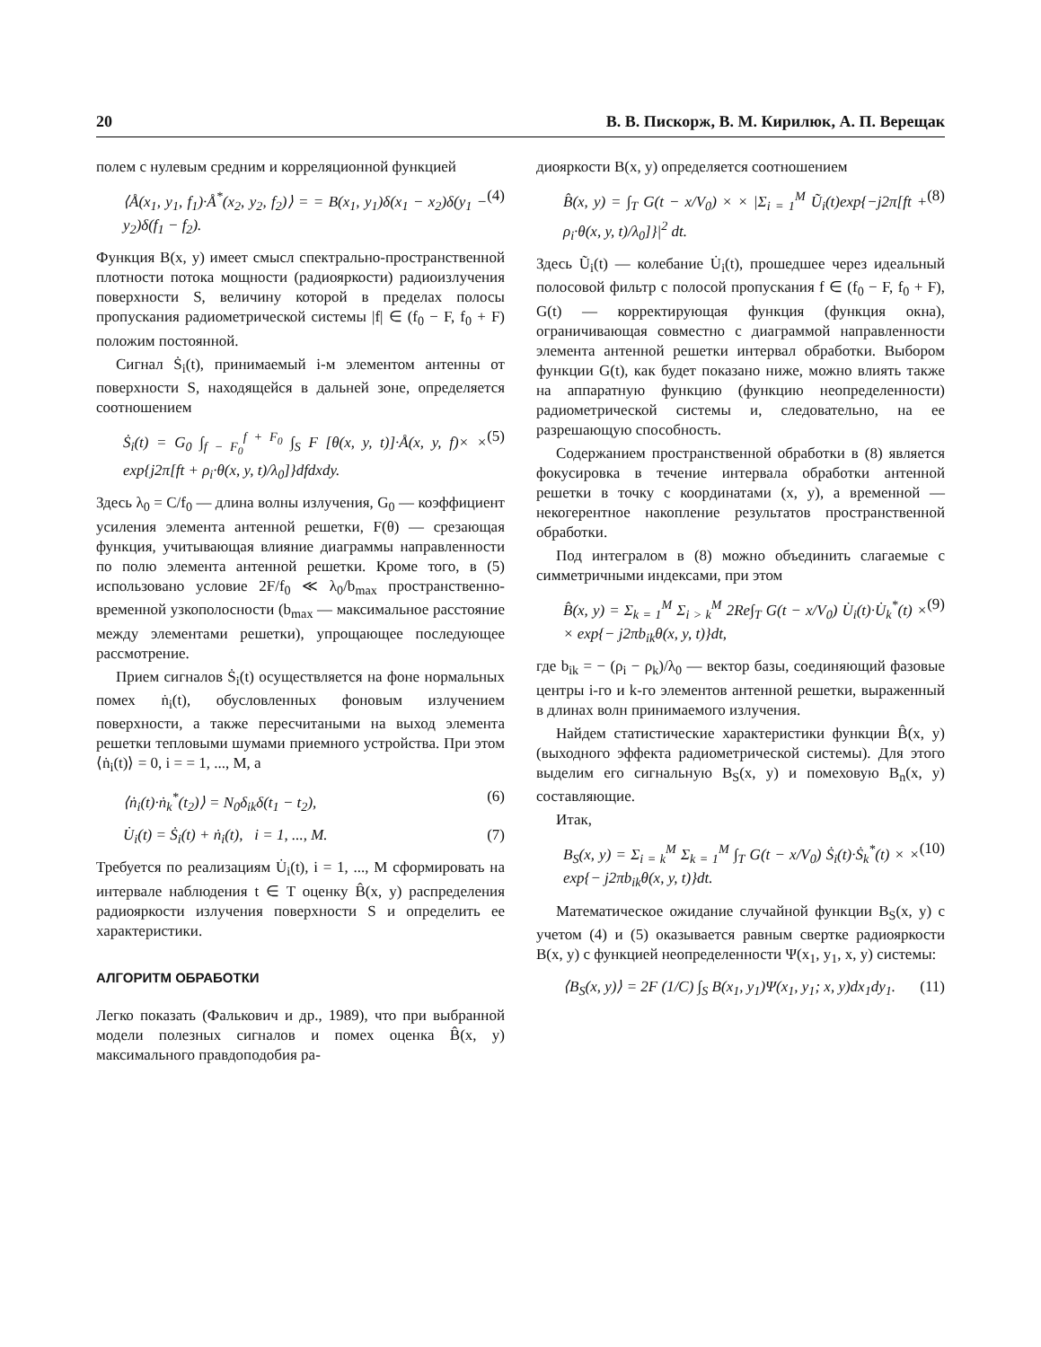20 В. В. Пискорж, В. М. Кирилюк, А. П. Верещак
полем с нулевым средним и корреляционной функцией
⟨Å(x<sub>1</sub>, y<sub>1</sub>, f<sub>1</sub>)·Å<sup>*</sup>(x<sub>2</sub>, y<sub>2</sub>, f<sub>2</sub>)⟩ = = B(x<sub>1</sub>, y<sub>1</sub>)δ(x<sub>1</sub> − x<sub>2</sub>)δ(y<sub>1</sub> − y<sub>2</sub>)δ(f<sub>1</sub> − f<sub>2</sub>). (4)
Функция B(x, y) имеет смысл спектрально-пространственной плотности потока мощности (радиояркости) радиоизлучения поверхности S, величину которой в пределах полосы пропускания радиометрической системы |f| ∈ (f<sub>0</sub> − F, f<sub>0</sub> + F) положим постоянной.
Сигнал Ṡ<sub>i</sub>(t), принимаемый i-м элементом антенны от поверхности S, находящейся в дальней зоне, определяется соотношением
Ṡ<sub>i</sub>(t) = G<sub>0</sub> ∫<sub>f − F<sub>0</sub></sub><sup>f + F<sub>0</sub></sup> ∫<sub>S</sub> F [θ(x, y, t)]·Å(x, y, f)× × exp{j2π[ft + ρ<sub>i</sub>·θ(x, y, t)/λ<sub>0</sub>]}dfdxdy. (5)
Здесь λ<sub>0</sub> = C/f<sub>0</sub> — длина волны излучения, G<sub>0</sub> — коэффициент усиления элемента антенной решетки, F(θ) — срезающая функция, учитывающая влияние диаграммы направленности по полю элемента антенной решетки. Кроме того, в (5) использовано условие 2F/f<sub>0</sub> ≪ λ<sub>0</sub>/b<sub>max</sub> пространственно-временной узкополосности (b<sub>max</sub> — максимальное расстояние между элементами решетки), упрощающее последующее рассмотрение.
Прием сигналов Ṡ<sub>i</sub>(t) осуществляется на фоне нормальных помех ṅ<sub>i</sub>(t), обусловленных фоновым излучением поверхности, а также пересчитаными на выход элемента решетки тепловыми шумами приемного устройства. При этом ⟨ṅ<sub>i</sub>(t)⟩ = 0, i = = 1, ..., M, а
⟨ṅ<sub>i</sub>(t)·ṅ<sub>k</sub><sup>*</sup>(t<sub>2</sub>)⟩ = N<sub>0</sub>δ<sub>ik</sub>δ(t<sub>1</sub> − t<sub>2</sub>), (6)
U̇<sub>i</sub>(t) = Ṡ<sub>i</sub>(t) + ṅ<sub>i</sub>(t), i = 1, ..., M. (7)
Требуется по реализациям U̇<sub>i</sub>(t), i = 1, ..., M сформировать на интервале наблюдения t ∈ T оценку B̂(x, y) распределения радиояркости излучения поверхности S и определить ее характеристики.
АЛГОРИТМ ОБРАБОТКИ
Легко показать (Фалькович и др., 1989), что при выбранной модели полезных сигналов и помех оценка B̂(x, y) максимального правдоподобия ра-
диояркости B(x, y) определяется соотношением
B̂(x, y) = ∫<sub>T</sub> G(t − x/V<sub>0</sub>) × × |Σ<sub>i = 1</sub><sup>M</sup> Ũ<sub>i</sub>(t)exp{−j2π[ft + ρ<sub>i</sub>·θ(x, y, t)/λ<sub>0</sub>]}|<sup>2</sup> dt. (8)
Здесь Ũ<sub>i</sub>(t) — колебание U̇<sub>i</sub>(t), прошедшее через идеальный полосовой фильтр с полосой пропускания f ∈ (f<sub>0</sub> − F, f<sub>0</sub> + F), G(t) — корректирующая функция (функция окна), ограничивающая совместно с диаграммой направленности элемента антенной решетки интервал обработки. Выбором функции G(t), как будет показано ниже, можно влиять также на аппаратную функцию (функцию неопределенности) радиометрической системы и, следовательно, на ее разрешающую способность.
Содержанием пространственной обработки в (8) является фокусировка в течение интервала обработки антенной решетки в точку с координатами (x, y), а временной — некогерентное накопление результатов пространственной обработки.
Под интегралом в (8) можно объединить слагаемые с симметричными индексами, при этом
B̂(x, y) = Σ<sub>k = 1</sub><sup>M</sup> Σ<sub>i > k</sub><sup>M</sup> 2Re∫<sub>T</sub> G(t − x/V<sub>0</sub>) U̇<sub>i</sub>(t)·U̇<sub>k</sub><sup>*</sup>(t) × × exp{− j2πb<sub>ik</sub>θ(x, y, t)}dt, (9)
где b<sub>ik</sub> = − (ρ<sub>i</sub> − ρ<sub>k</sub>)/λ<sub>0</sub> — вектор базы, соединяющий фазовые центры i-го и k-го элементов антенной решетки, выраженный в длинах волн принимаемого излучения.
Найдем статистические характеристики функции B̂(x, y) (выходного эффекта радиометрической системы). Для этого выделим его сигнальную B<sub>S</sub>(x, y) и помеховую B<sub>n</sub>(x, y) составляющие.
Итак,
B<sub>S</sub>(x, y) = Σ<sub>i = k</sub><sup>M</sup> Σ<sub>k = 1</sub><sup>M</sup> ∫<sub>T</sub> G(t − x/V<sub>0</sub>) Ṡ<sub>i</sub>(t)·Ṡ<sub>k</sub><sup>*</sup>(t) × × exp{− j2πb<sub>ik</sub>θ(x, y, t)}dt. (10)
Математическое ожидание случайной функции B<sub>S</sub>(x, y) с учетом (4) и (5) оказывается равным свертке радиояркости B(x, y) с функцией неопределенности Ψ(x<sub>1</sub>, y<sub>1</sub>, x, y) системы:
⟨B<sub>S</sub>(x, y)⟩ = 2F (1/C) ∫<sub>S</sub> B(x<sub>1</sub>, y<sub>1</sub>)Ψ(x<sub>1</sub>, y<sub>1</sub>; x, y)dx<sub>1</sub>dy<sub>1</sub>. (11)